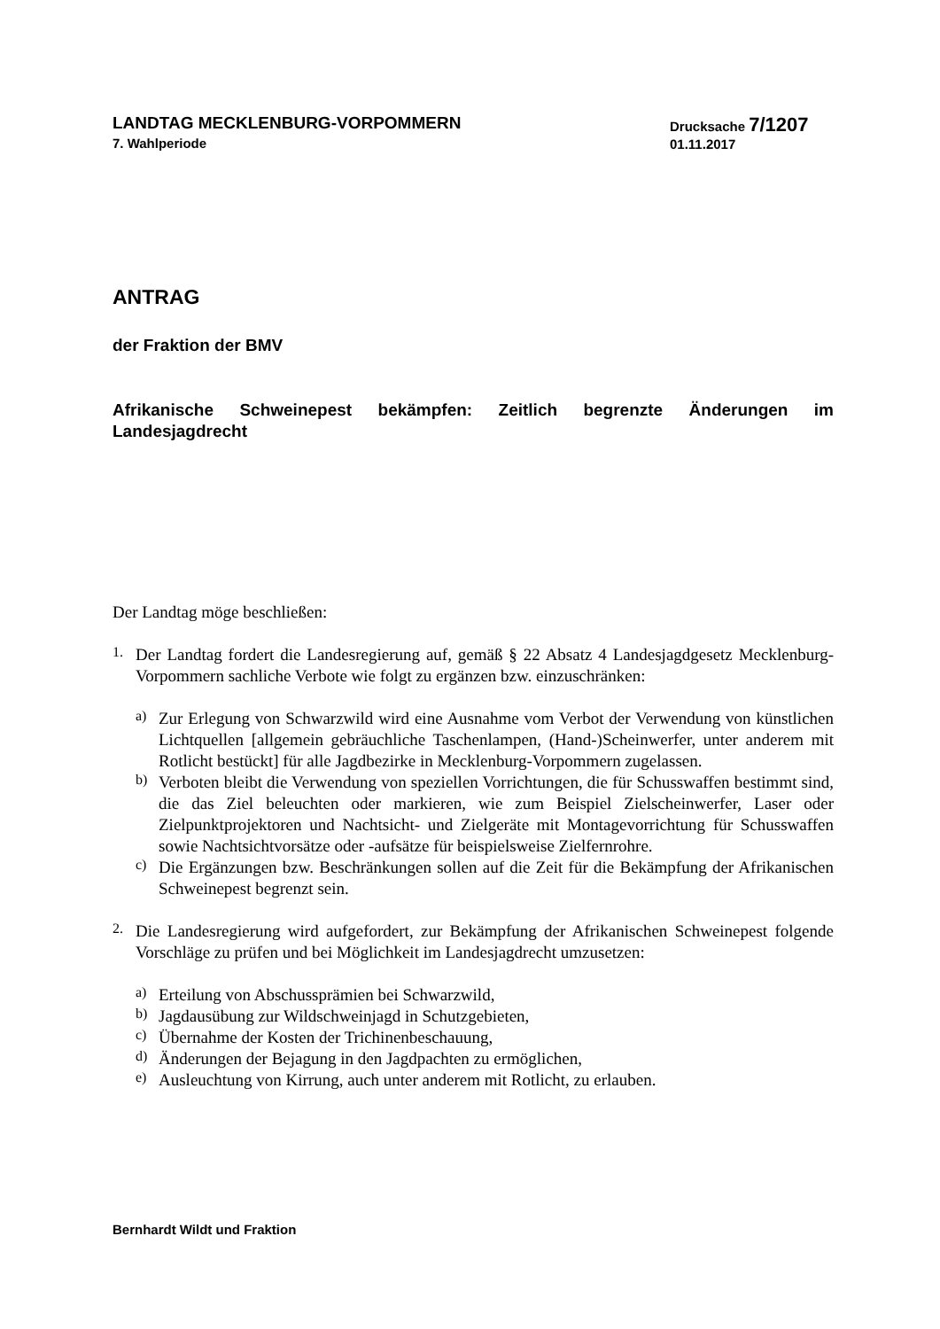LANDTAG MECKLENBURG-VORPOMMERN
7. Wahlperiode
Drucksache 7/1207
01.11.2017
ANTRAG
der Fraktion der BMV
Afrikanische Schweinepest bekämpfen: Zeitlich begrenzte Änderungen im Landesjagdrecht
Der Landtag möge beschließen:
1.
Der Landtag fordert die Landesregierung auf, gemäß § 22 Absatz 4 Landesjagdgesetz Mecklenburg-Vorpommern sachliche Verbote wie folgt zu ergänzen bzw. einzuschränken:
a)
Zur Erlegung von Schwarzwild wird eine Ausnahme vom Verbot der Verwendung von künstlichen Lichtquellen [allgemein gebräuchliche Taschenlampen, (Hand-)Schein­werfer, unter anderem mit Rotlicht bestückt] für alle Jagdbezirke in Mecklenburg-Vorpommern zugelassen.
b)
Verboten bleibt die Verwendung von speziellen Vorrichtungen, die für Schusswaffen bestimmt sind, die das Ziel beleuchten oder markieren, wie zum Beispiel Zielschein­werfer, Laser oder Zielpunktprojektoren und Nachtsicht- und Zielgeräte mit Montage­vorrichtung für Schusswaffen sowie Nachtsichtvorsätze oder -aufsätze für beispiels­weise Zielfernrohre.
c)
Die Ergänzungen bzw. Beschränkungen sollen auf die Zeit für die Bekämpfung der Afrikanischen Schweinepest begrenzt sein.
2.
Die Landesregierung wird aufgefordert, zur Bekämpfung der Afrikanischen Schweinepest folgende Vorschläge zu prüfen und bei Möglichkeit im Landesjagdrecht umzusetzen:
a)
Erteilung von Abschussprämien bei Schwarzwild,
b)
Jagdausübung zur Wildschweinjagd in Schutzgebieten,
c)
Übernahme der Kosten der Trichinenbeschauung,
d)
Änderungen der Bejagung in den Jagdpachten zu ermöglichen,
e)
Ausleuchtung von Kirrung, auch unter anderem mit Rotlicht, zu erlauben.
Bernhardt Wildt und Fraktion